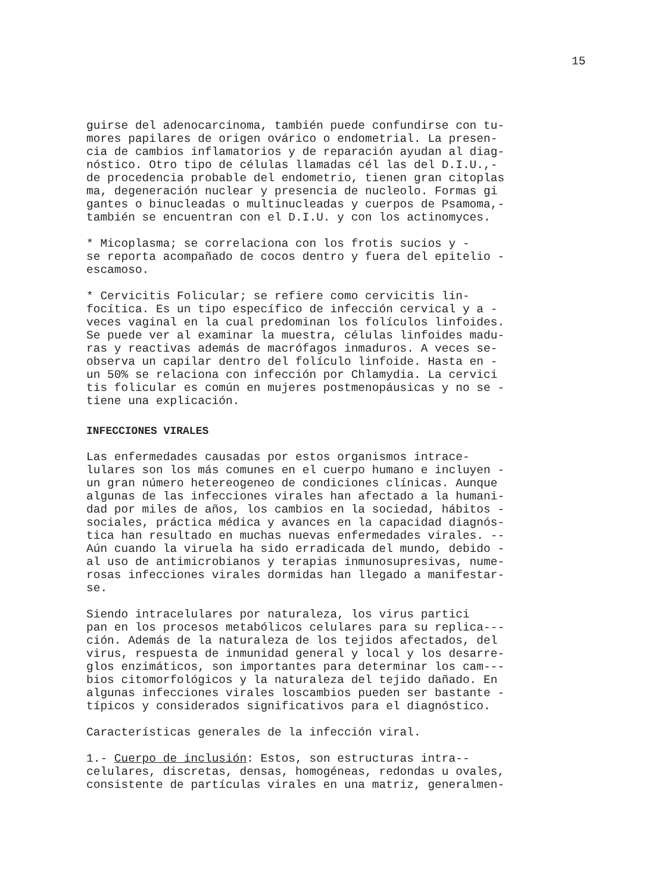15
guirse del adenocarcinoma, también puede confundirse con tu- mores papilares de origen ovárico o endometrial. La presen- cia de cambios inflamatorios y de reparación ayudan al diag- nóstico. Otro tipo de células llamadas cél las del D.I.U.,- de procedencia probable del endometrio, tienen gran citoplas ma, degeneración nuclear y presencia de nucleolo. Formas gi gantes o binucleadas o multinucleadas y cuerpos de Psamoma,- también se encuentran con el D.I.U. y con los actinomyces.
* Micoplasma; se correlaciona con los frotis sucios y - se reporta acompañado de cocos dentro y fuera del epitelio - escamoso.
* Cervicitis Folicular; se refiere como cervicitis lin- focítica. Es un tipo específico de infección cervical y a - veces vaginal en la cual predominan los folículos linfoides. Se puede ver al examinar la muestra, células linfoides madu- ras y reactivas además de macrófagos inmaduros. A veces se- observa un capilar dentro del folículo linfoide. Hasta en - un 50% se relaciona con infección por Chlamydia. La cervici tis folicular es común en mujeres postmenopáusicas y no se - tiene una explicación.
INFECCIONES VIRALES
Las enfermedades causadas por estos organismos intrace- lulares son los más comunes en el cuerpo humano e incluyen - un gran número hetereogeneo de condiciones clínicas. Aunque algunas de las infecciones virales han afectado a la humani- dad por miles de años, los cambios en la sociedad, hábitos - sociales, práctica médica y avances en la capacidad diagnós- tica han resultado en muchas nuevas enfermedades virales. -- Aún cuando la viruela ha sido erradicada del mundo, debido - al uso de antimicrobianos y terapias inmunosupresivas, nume- rosas infecciones virales dormidas han llegado a manifestar- se.
Siendo intracelulares por naturaleza, los virus partici pan en los procesos metabólicos celulares para su replica--- ción. Además de la naturaleza de los tejidos afectados, del virus, respuesta de inmunidad general y local y los desarre- glos enzimáticos, son importantes para determinar los cam--- bios citomorfológicos y la naturaleza del tejido dañado. En algunas infecciones virales loscambios pueden ser bastante - típicos y considerados significativos para el diagnóstico.
Características generales de la infección viral.
1.- Cuerpo de inclusión: Estos, son estructuras intra-- celulares, discretas, densas, homogéneas, redondas u ovales, consistente de partículas virales en una matriz, generalmen-